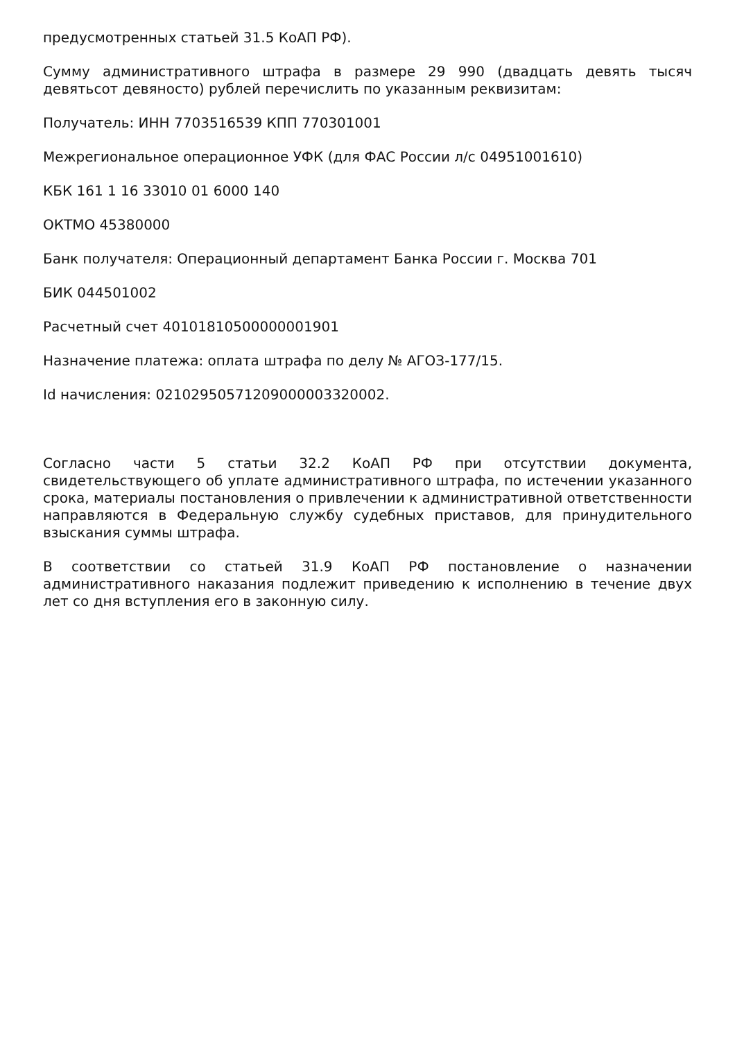предусмотренных статьей 31.5 КоАП РФ).
Сумму административного штрафа в размере 29 990 (двадцать девять тысяч девятьсот девяносто) рублей перечислить по указанным реквизитам:
Получатель: ИНН 7703516539 КПП 770301001
Межрегиональное операционное УФК (для ФАС России л/с 04951001610)
КБК 161 1 16 33010 01 6000 140
ОКТМО 45380000
Банк получателя: Операционный департамент Банка России г. Москва 701
БИК 044501002
Расчетный счет 40101810500000001901
Назначение платежа: оплата штрафа по делу № АГОЗ-177/15.
Id начисления: 02102950571209000003320002.
Согласно части 5 статьи 32.2 КоАП РФ при отсутствии документа, свидетельствующего об уплате административного штрафа, по истечении указанного срока, материалы постановления о привлечении к административной ответственности направляются в Федеральную службу судебных приставов, для принудительного взыскания суммы штрафа.
В соответствии со статьей 31.9 КоАП РФ постановление о назначении административного наказания подлежит приведению к исполнению в течение двух лет со дня вступления его в законную силу.